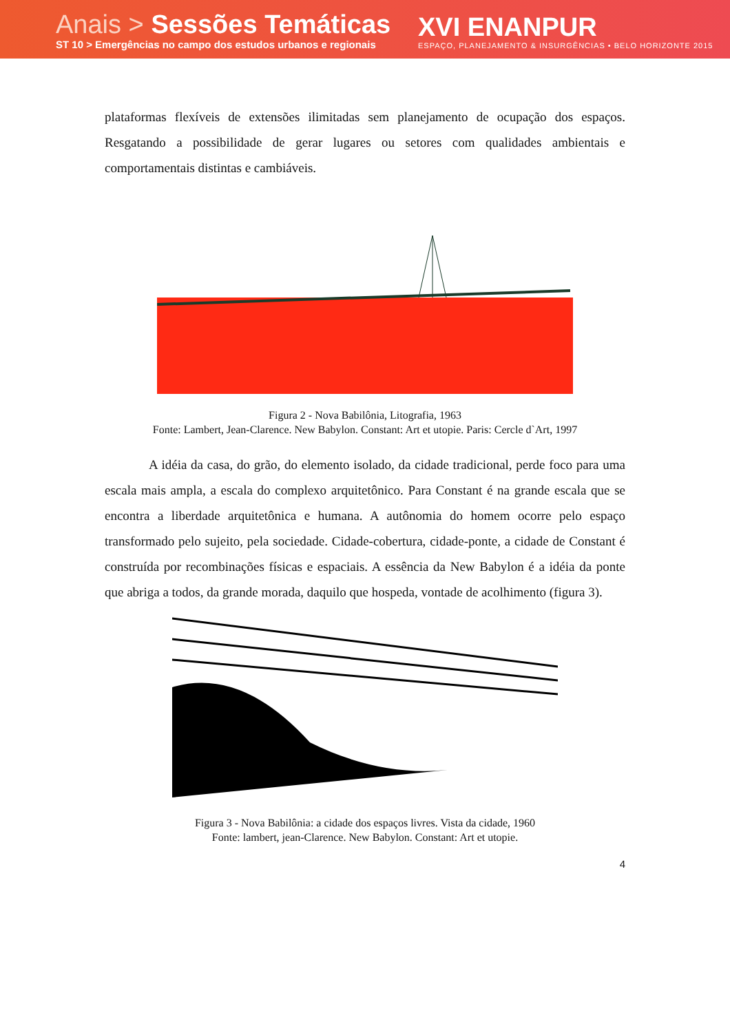Anais > Sessões Temáticas
ST 10 > Emergências no campo dos estudos urbanos e regionais
XVI ENANPUR
ESPAÇO, PLANEJAMENTO & INSURGÊNCIAS • BELO HORIZONTE 2015
plataformas flexíveis de extensões ilimitadas sem planejamento de ocupação dos espaços. Resgatando a possibilidade de gerar lugares ou setores com qualidades ambientais e comportamentais distintas e cambiáveis.
Figura 2 - Nova Babilônia, Litografia, 1963
Fonte: Lambert, Jean-Clarence. New Babylon. Constant: Art et utopie. Paris: Cercle d`Art, 1997
A idéia da casa, do grão, do elemento isolado, da cidade tradicional, perde foco para uma escala mais ampla, a escala do complexo arquitetônico. Para Constant é na grande escala que se encontra a liberdade arquitetônica e humana. A autônomia do homem ocorre pelo espaço transformado pelo sujeito, pela sociedade. Cidade-cobertura, cidade-ponte, a cidade de Constant é construída por recombinações físicas e espaciais. A essência da New Babylon é a idéia da ponte que abriga a todos, da grande morada, daquilo que hospeda, vontade de acolhimento (figura 3).
Figura 3 - Nova Babilônia: a cidade dos espaços livres. Vista da cidade, 1960
Fonte: lambert, jean-Clarence. New Babylon. Constant: Art et utopie.
4